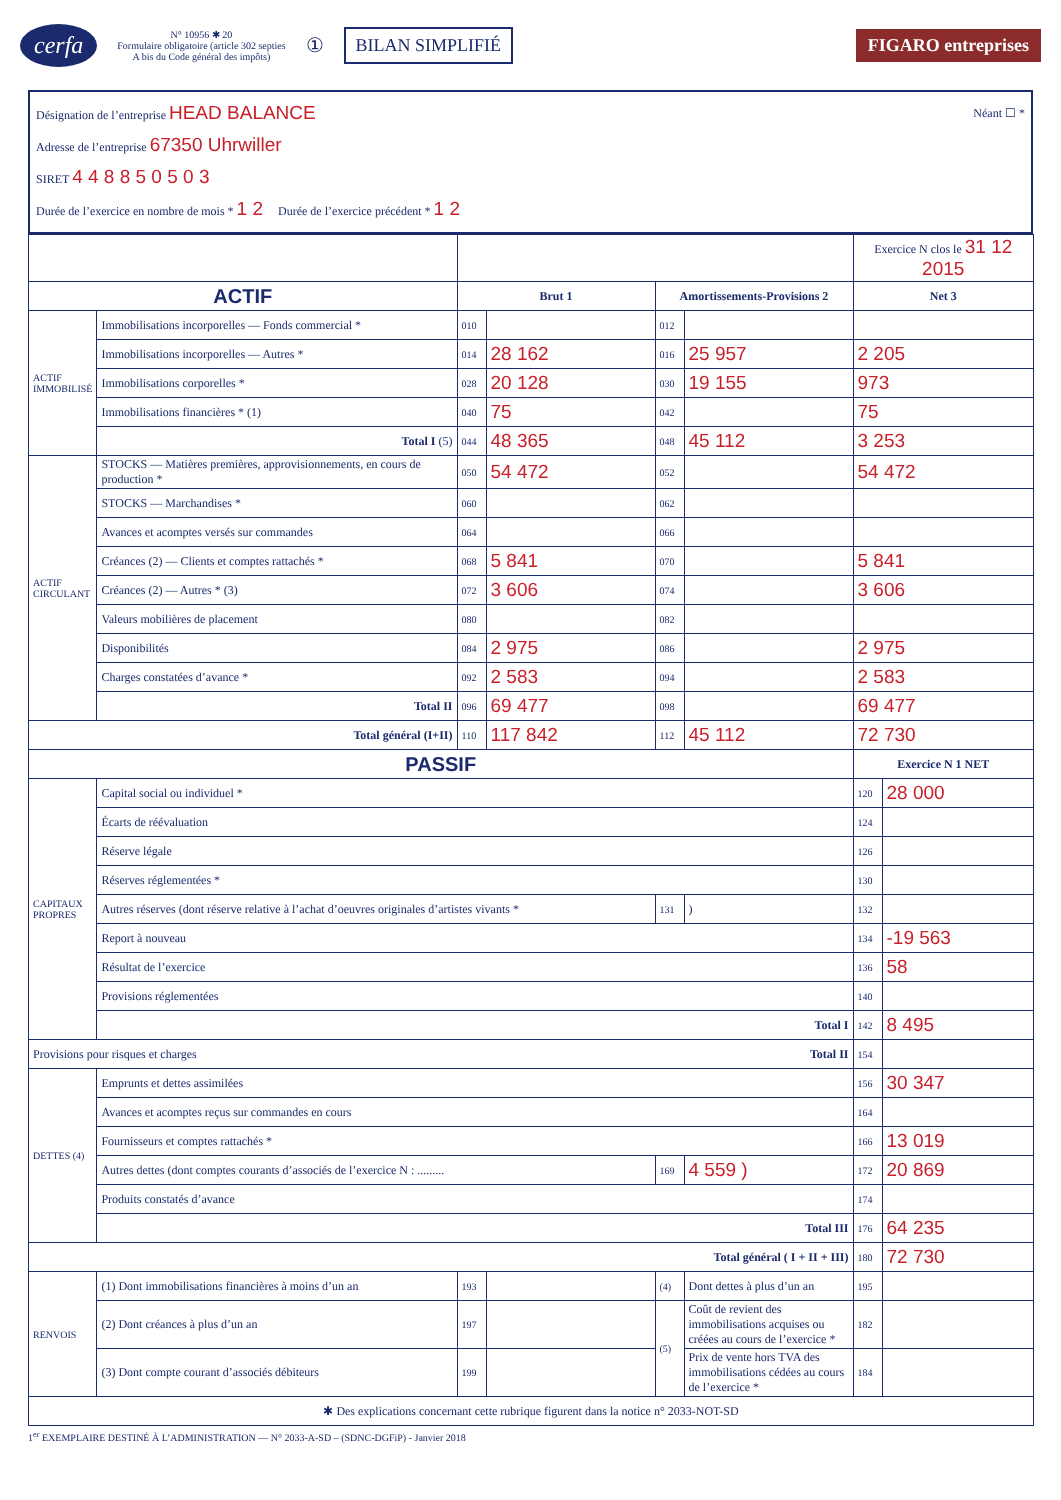cerfa
N° 10956 ✱ 20
Formulaire obligatoire (article 302 septies
A bis du Code général des impôts)
① BILAN SIMPLIFIÉ FIGARO entreprises
Désignation de l’entreprise HEAD BALANCE Néant ☐ *
Adresse de l’entreprise 67350 Uhrwiller
SIRET 4 4 8 8 5 0 5 0 3
Durée de l’exercice en nombre de mois * 1 2 Durée de l’exercice précédent * 1 2
| | | | | | | Exercice N clos le 31 12 2015 | |
| ACTIF | | Brut 1 | | Amortissements-Provisions 2 | | Net 3 | |
| ACTIF IMMOBILISÉ | Immobilisations incorporelles — Fonds commercial * | 010 | | 012 | | | |
| | Immobilisations incorporelles — Autres * | 014 | 28 162 | 016 | 25 957 | 2 205 | |
| | Immobilisations corporelles * | 028 | 20 128 | 030 | 19 155 | 973 | |
| | Immobilisations financières * (1) | 040 | 75 | 042 | | 75 | |
| | Total I (5) | 044 | 48 365 | 048 | 45 112 | 3 253 | |
| ACTIF CIRCULANT | STOCKS — Matières premières, approvisionnements, en cours de production * | 050 | 54 472 | 052 | | 54 472 | |
| | STOCKS — Marchandises * | 060 | | 062 | | | |
| | Avances et acomptes versés sur commandes | 064 | | 066 | | | |
| | Créances (2) — Clients et comptes rattachés * | 068 | 5 841 | 070 | | 5 841 | |
| | Créances (2) — Autres * (3) | 072 | 3 606 | 074 | | 3 606 | |
| | Valeurs mobilières de placement | 080 | | 082 | | | |
| | Disponibilités | 084 | 2 975 | 086 | | 2 975 | |
| | Charges constatées d’avance * | 092 | 2 583 | 094 | | 2 583 | |
| | Total II | 096 | 69 477 | 098 | | 69 477 | |
| Total général (I+II) | | 110 | 117 842 | 112 | 45 112 | 72 730 | |
| PASSIF | | | | | | Exercice N 1 NET | |
| CAPITAUX PROPRES | Capital social ou individuel * | | | | | 120 | 28 000 |
| | Écarts de réévaluation | | | | | 124 | |
| | Réserve légale | | | | | 126 | |
| | Réserves réglementées * | | | | | 130 | |
| | Autres réserves (dont réserve relative à l’achat d’oeuvres originales d’artistes vivants * | | | 131 | ) | 132 | |
| | Report à nouveau | | | | | 134 | -19 563 |
| | Résultat de l’exercice | | | | | 136 | 58 |
| | Provisions réglementées | | | | | 140 | |
| | Total I | | | | | 142 | 8 495 |
| Provisions pour risques et charges Total II | | | | | | 154 | |
| DETTES (4) | Emprunts et dettes assimilées | | | | | 156 | 30 347 |
| | Avances et acomptes reçus sur commandes en cours | | | | | 164 | |
| | Fournisseurs et comptes rattachés * | | | | | 166 | 13 019 |
| | Autres dettes (dont comptes courants d’associés de l’exercice N : ......... | | | 169 | 4 559 ) | 172 | 20 869 |
| | Produits constatés d’avance | | | | | 174 | |
| | Total III | | | | | 176 | 64 235 |
| Total général ( I + II + III) | | | | | | 180 | 72 730 |
| RENVOIS | (1) Dont immobilisations financières à moins d’un an | 193 | | (4) | Dont dettes à plus d’un an | 195 | |
| | (2) Dont créances à plus d’un an | 197 | | (5) | Coût de revient des immobilisations acquises ou créées au cours de l’exercice * | 182 | |
| | (3) Dont compte courant d’associés débiteurs | 199 | | | Prix de vente hors TVA des immobilisations cédées au cours de l’exercice * | 184 | |
| ✱ Des explications concernant cette rubrique figurent dans la notice n° 2033-NOT-SD | | | | | | | |
1<sup>er</sup> EXEMPLAIRE DESTINÉ À L’ADMINISTRATION — N° 2033-A-SD – (SDNC-DGFiP) - Janvier 2018